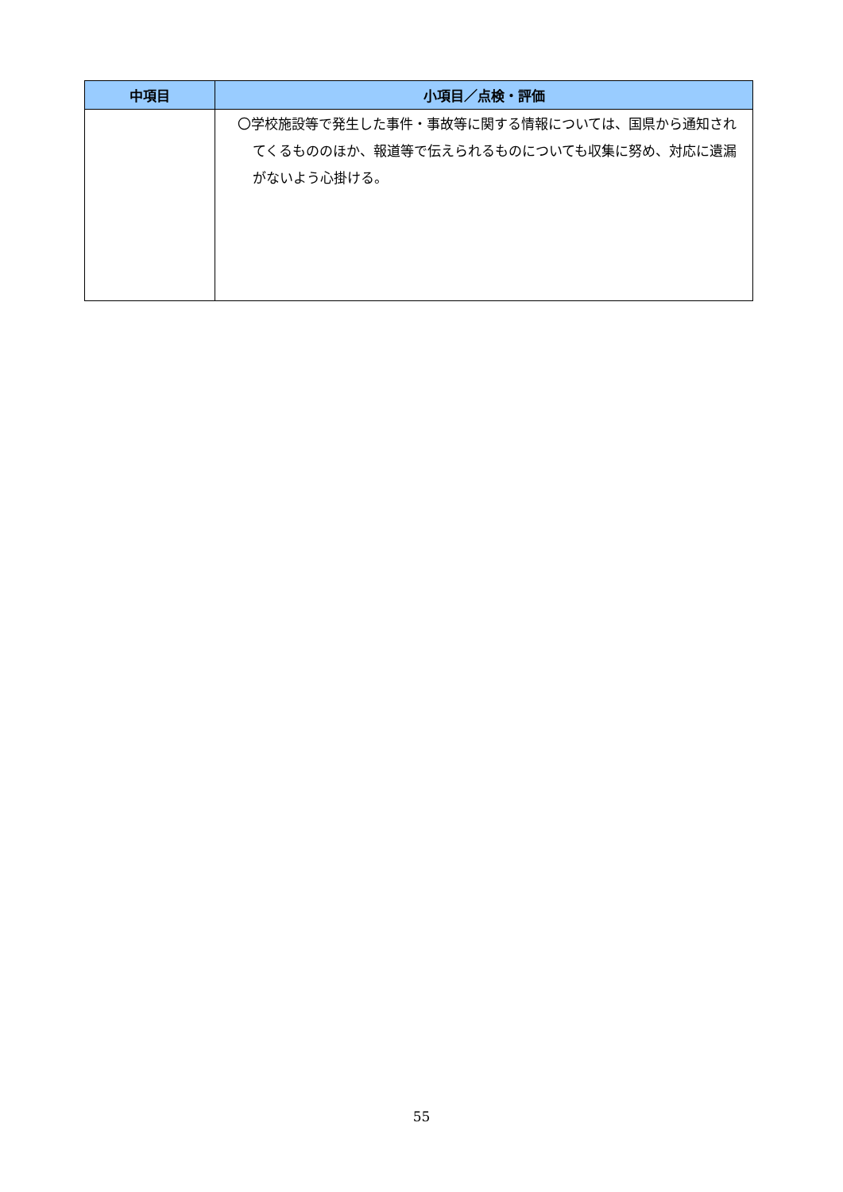| 中項目 | 小項目／点検・評価 |
| --- | --- |
| | 〇学校施設等で発生した事件・事故等に関する情報については、国県から通知されてくるもののほか、報道等で伝えられるものについても収集に努め、対応に遺漏がないよう心掛ける。 |
55